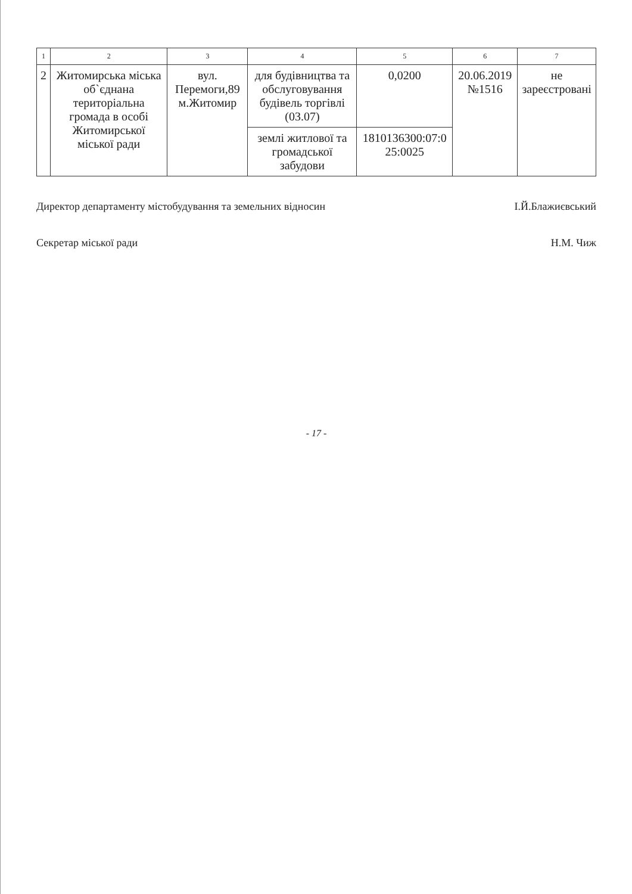| 1 | 2 | 3 | 4 | 5 | 6 | 7 |
| --- | --- | --- | --- | --- | --- | --- |
| 2 | Житомирська міська об`єднана територіальна громада в особі Житомирської міської ради | вул. Перемоги,89 м.Житомир | для будівництва та обслуговування будівель торгівлі (03.07) | 0,0200 | 20.06.2019 №1516 | не зареєстровані |
| | | | землі житлової та громадської забудови | 1810136300:07:0 25:0025 | | |
Директор департаменту містобудування та земельних відносин І.Й.Блажиєвський
Секретар міської ради Н.М. Чиж
- 17 -